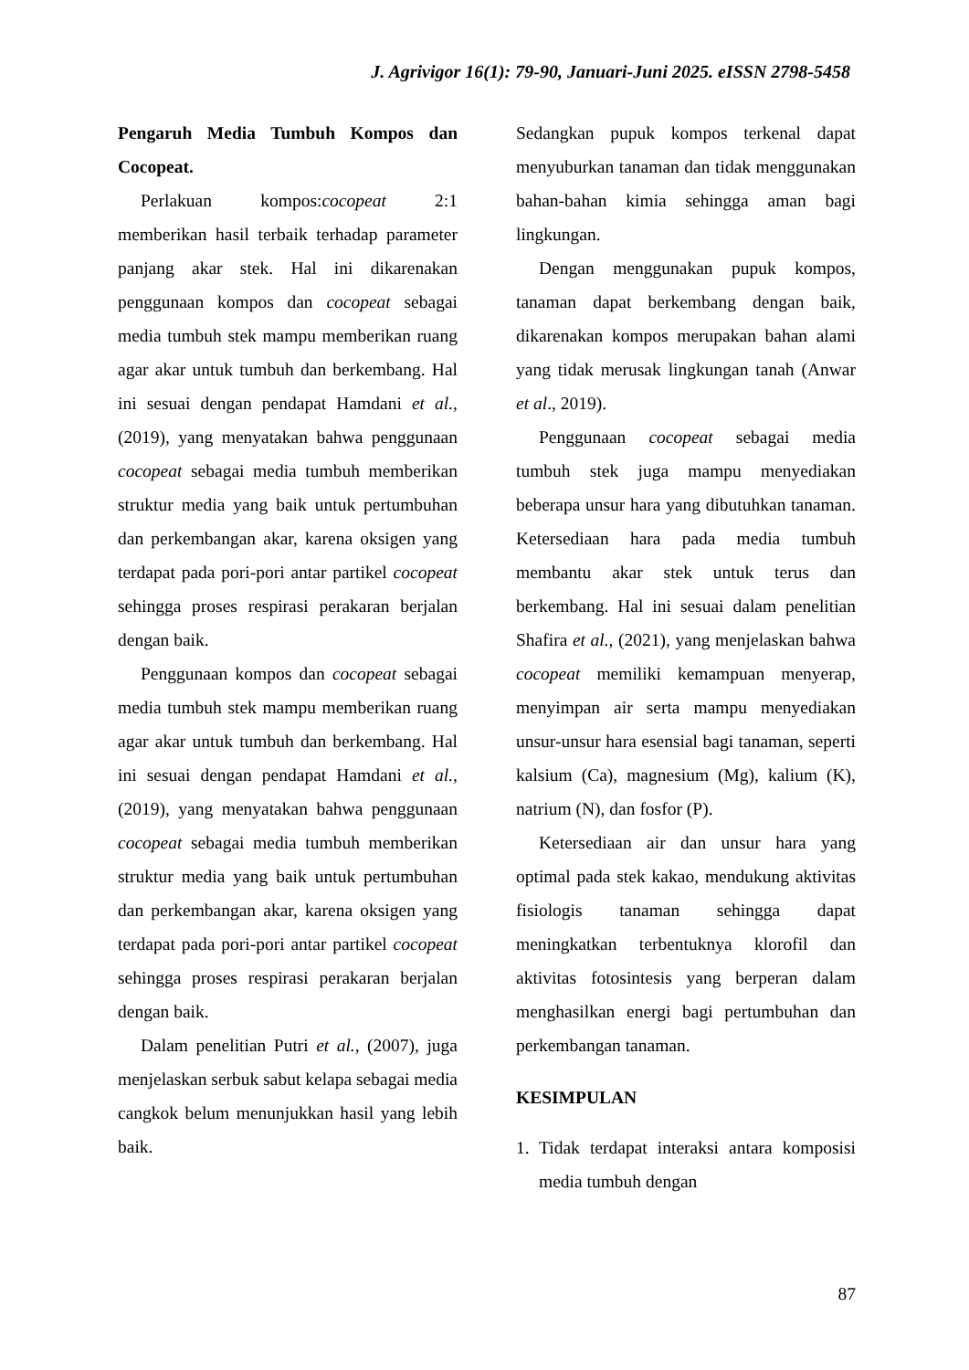J. Agrivigor 16(1): 79-90, Januari-Juni 2025. eISSN 2798-5458
Pengaruh Media Tumbuh Kompos dan Cocopeat.
Perlakuan kompos:cocopeat 2:1 memberikan hasil terbaik terhadap parameter panjang akar stek. Hal ini dikarenakan penggunaan kompos dan cocopeat sebagai media tumbuh stek mampu memberikan ruang agar akar untuk tumbuh dan berkembang. Hal ini sesuai dengan pendapat Hamdani et al., (2019), yang menyatakan bahwa penggunaan cocopeat sebagai media tumbuh memberikan struktur media yang baik untuk pertumbuhan dan perkembangan akar, karena oksigen yang terdapat pada pori-pori antar partikel cocopeat sehingga proses respirasi perakaran berjalan dengan baik.
Penggunaan kompos dan cocopeat sebagai media tumbuh stek mampu memberikan ruang agar akar untuk tumbuh dan berkembang. Hal ini sesuai dengan pendapat Hamdani et al., (2019), yang menyatakan bahwa penggunaan cocopeat sebagai media tumbuh memberikan struktur media yang baik untuk pertumbuhan dan perkembangan akar, karena oksigen yang terdapat pada pori-pori antar partikel cocopeat sehingga proses respirasi perakaran berjalan dengan baik.
Dalam penelitian Putri et al., (2007), juga menjelaskan serbuk sabut kelapa sebagai media cangkok belum menunjukkan hasil yang lebih baik.
Sedangkan pupuk kompos terkenal dapat menyuburkan tanaman dan tidak menggunakan bahan-bahan kimia sehingga aman bagi lingkungan.
Dengan menggunakan pupuk kompos, tanaman dapat berkembang dengan baik, dikarenakan kompos merupakan bahan alami yang tidak merusak lingkungan tanah (Anwar et al., 2019).
Penggunaan cocopeat sebagai media tumbuh stek juga mampu menyediakan beberapa unsur hara yang dibutuhkan tanaman. Ketersediaan hara pada media tumbuh membantu akar stek untuk terus dan berkembang. Hal ini sesuai dalam penelitian Shafira et al., (2021), yang menjelaskan bahwa cocopeat memiliki kemampuan menyerap, menyimpan air serta mampu menyediakan unsur-unsur hara esensial bagi tanaman, seperti kalsium (Ca), magnesium (Mg), kalium (K), natrium (N), dan fosfor (P).
Ketersediaan air dan unsur hara yang optimal pada stek kakao, mendukung aktivitas fisiologis tanaman sehingga dapat meningkatkan terbentuknya klorofil dan aktivitas fotosintesis yang berperan dalam menghasilkan energi bagi pertumbuhan dan perkembangan tanaman.
KESIMPULAN
1. Tidak terdapat interaksi antara komposisi media tumbuh dengan
87